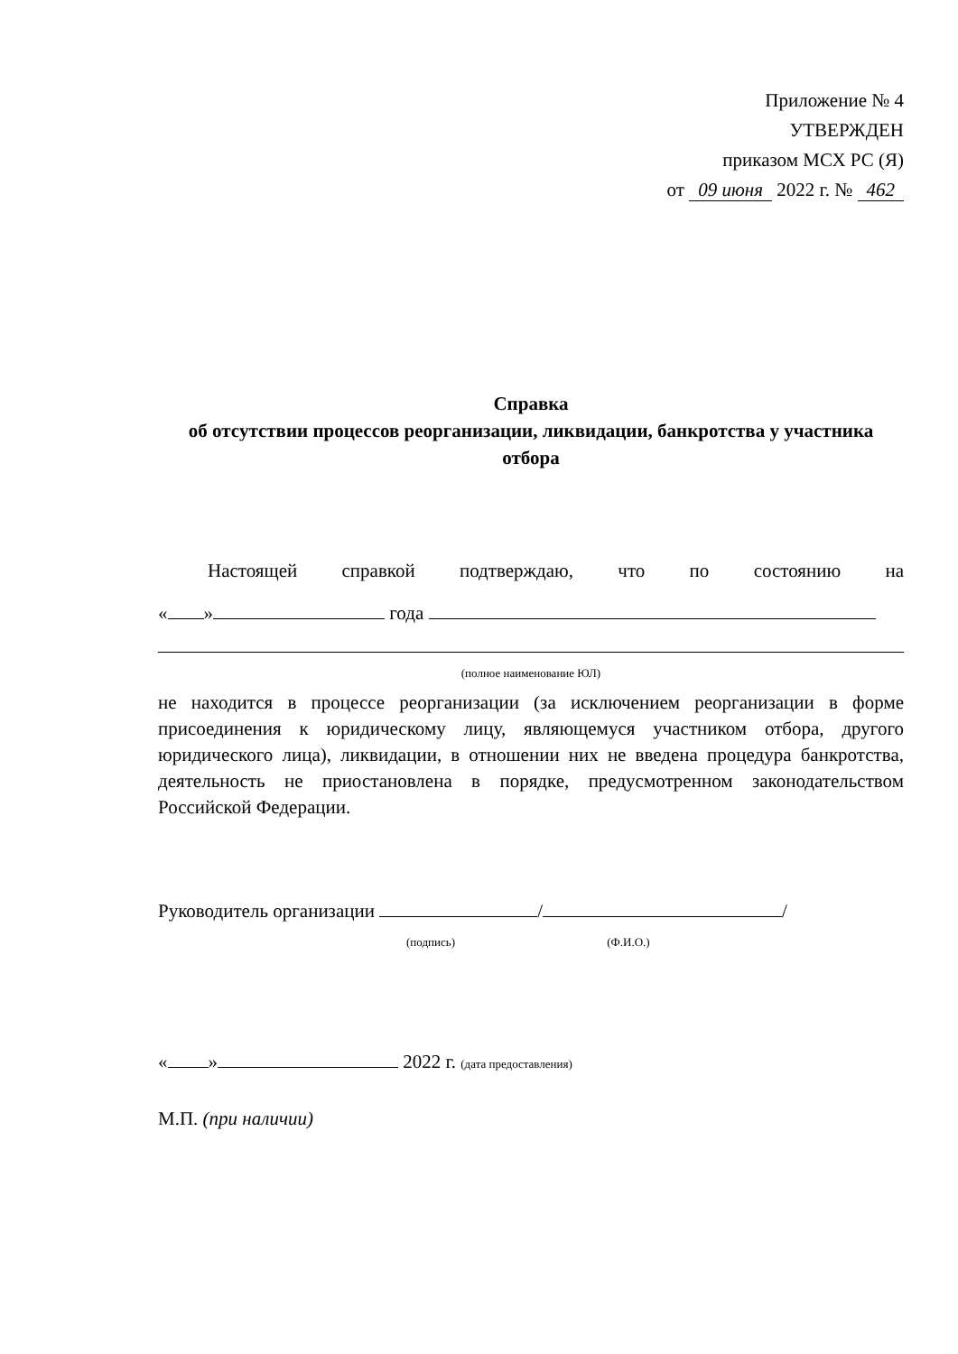Приложение № 4
УТВЕРЖДЕН
приказом МСХ РС (Я)
от 09 июня 2022 г. № 462
Справка
об отсутствии процессов реорганизации, ликвидации, банкротства у участника отбора
Настоящей справкой подтверждаю, что по состоянию на
« » года
(полное наименование ЮЛ)
не находится в процессе реорганизации (за исключением реорганизации в форме присоединения к юридическому лицу, являющемуся участником отбора, другого юридического лица), ликвидации, в отношении них не введена процедура банкротства, деятельность не приостановлена в порядке, предусмотренном законодательством Российской Федерации.
Руководитель организации / /
(подпись) (Ф.И.О.)
« » 2022 г. (дата предоставления)
М.П. (при наличии)